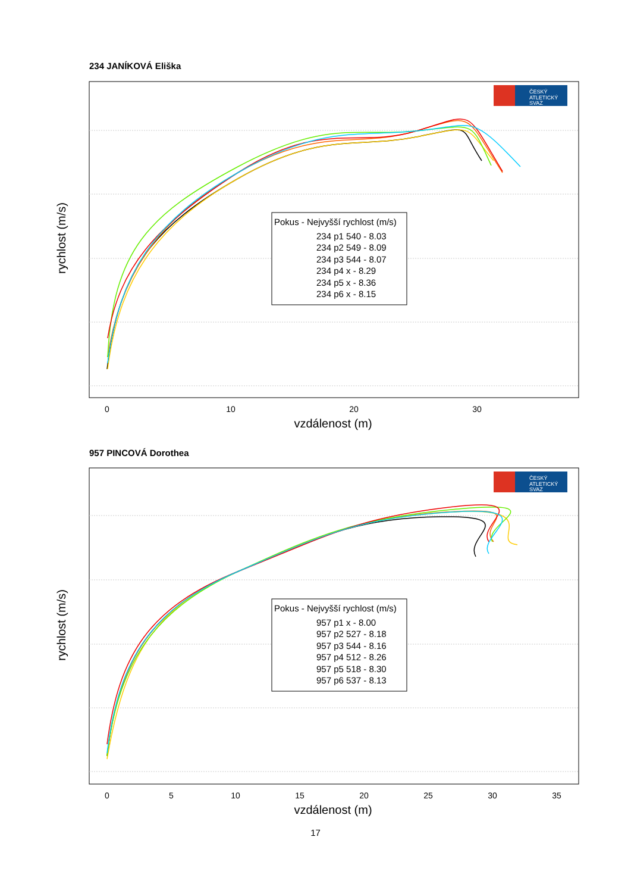234 JANÍKOVÁ Eliška
0
10
20
30
vzdálenost (m)
rychlost (m/s)
Pokus - Nejvyšší rychlost (m/s)
234 p1 540 - 8.03
234 p2 549 - 8.09
234 p3 544 - 8.07
234 p4 x - 8.29
234 p5 x - 8.36
234 p6 x - 8.15
ČESKÝ
ATLETICKÝ
SVAZ
957 PINCOVÁ Dorothea
0
5
10
15
20
25
30
35
vzdálenost (m)
rychlost (m/s)
Pokus - Nejvyšší rychlost (m/s)
957 p1 x - 8.00
957 p2 527 - 8.18
957 p3 544 - 8.16
957 p4 512 - 8.26
957 p5 518 - 8.30
957 p6 537 - 8.13
ČESKÝ
ATLETICKÝ
SVAZ
17